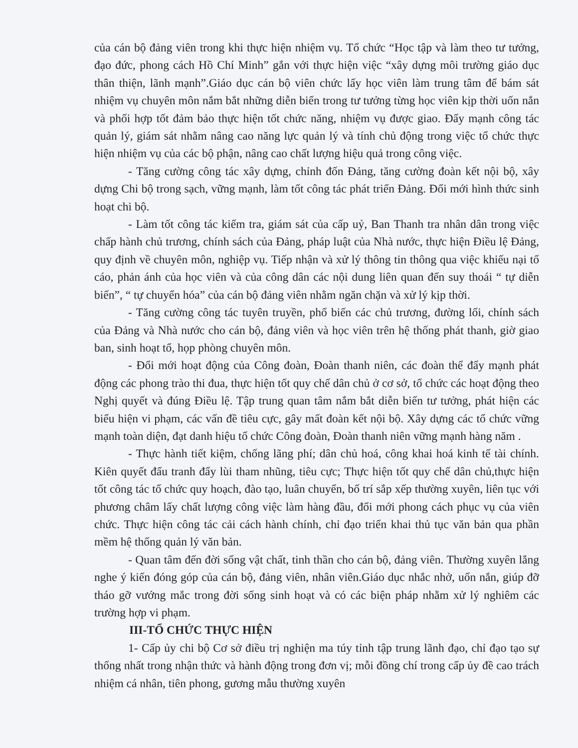của cán bộ đảng viên trong khi thực hiện nhiệm vụ. Tổ chức “Học tập và làm theo tư tưởng, đạo đức, phong cách Hồ Chí Minh” gắn với thực hiện việc “xây dựng môi trường giáo dục thân thiện, lãnh mạnh”.Giáo dục cán bộ viên chức lấy học viên làm trung tâm để bám sát nhiệm vụ chuyên môn nắm bắt những diễn biến trong tư tưởng từng học viên kịp thời uốn nắn và phối hợp tốt đảm bảo thực hiện tốt chức năng, nhiệm vụ được giao. Đẩy mạnh công tác quản lý, giám sát nhằm nâng cao năng lực quản lý và tính chủ động trong việc tổ chức thực hiện nhiệm vụ của các bộ phận, nâng cao chất lượng hiệu quả trong công việc.
- Tăng cường công tác xây dựng, chỉnh đốn Đảng, tăng cường đoàn kết nội bộ, xây dựng Chi bộ trong sạch, vững mạnh, làm tốt công tác phát triển Đảng. Đổi mới hình thức sinh hoạt chi bộ.
- Làm tốt công tác kiểm tra, giám sát của cấp uỷ, Ban Thanh tra nhân dân trong việc chấp hành chủ trương, chính sách của Đảng, pháp luật của Nhà nước, thực hiện Điều lệ Đảng, quy định về chuyên môn, nghiệp vụ. Tiếp nhận và xử lý thông tin thông qua việc khiếu nại tố cáo, phản ánh của học viên và của công dân các nội dung liên quan đến suy thoái “ tự diễn biến”, “ tự chuyển hóa” của cán bộ đảng viên nhằm ngăn chặn và xử lý kịp thời.
- Tăng cường công tác tuyên truyền, phổ biến các chủ trương, đường lối, chính sách của Đảng và Nhà nước cho cán bộ, đảng viên và học viên trên hệ thống phát thanh, giờ giao ban, sinh hoạt tổ, họp phòng chuyên môn.
- Đổi mới hoạt động của Công đoàn, Đoàn thanh niên, các đoàn thể đẩy mạnh phát động các phong trào thi đua, thực hiện tốt quy chế dân chủ ở cơ sở, tổ chức các hoạt động theo Nghị quyết và đúng Điều lệ. Tập trung quan tâm nắm bắt diễn biến tư tưởng, phát hiện các biểu hiện vi phạm, các vấn đề tiêu cực, gây mất đoàn kết nội bộ. Xây dựng các tổ chức vững mạnh toàn diện, đạt danh hiệu tổ chức Công đoàn, Đoàn thanh niên vững mạnh hàng năm .
- Thực hành tiết kiệm, chống lãng phí; dân chủ hoá, công khai hoá kinh tế tài chính. Kiên quyết đấu tranh đẩy lùi tham nhũng, tiêu cực; Thực hiện tốt quy chế dân chủ,thực hiện tốt công tác tổ chức quy hoạch, đào tạo, luân chuyển, bố trí sắp xếp thường xuyên, liên tục với phương châm lấy chất lượng công việc làm hàng đầu, đổi mới phong cách phục vụ của viên chức. Thực hiện công tác cải cách hành chính, chỉ đạo triển khai thủ tục văn bản qua phần mềm hệ thống quản lý văn bản.
- Quan tâm đến đời sống vật chất, tinh thần cho cán bộ, đảng viên. Thường xuyên lắng nghe ý kiến đóng góp của cán bộ, đảng viên, nhân viên.Giáo dục nhắc nhở, uốn nắn, giúp đỡ tháo gỡ vướng mắc trong đời sống sinh hoạt và có các biện pháp nhằm xử lý nghiêm các trường hợp vi phạm.
III-TỔ CHỨC THỰC HIỆN
1- Cấp ủy chi bộ Cơ sở điều trị nghiện ma túy tỉnh tập trung lãnh đạo, chỉ đạo tạo sự thống nhất trong nhận thức và hành động trong đơn vị; mỗi đồng chí trong cấp ủy đề cao trách nhiệm cá nhân, tiên phong, gương mẫu thường xuyên